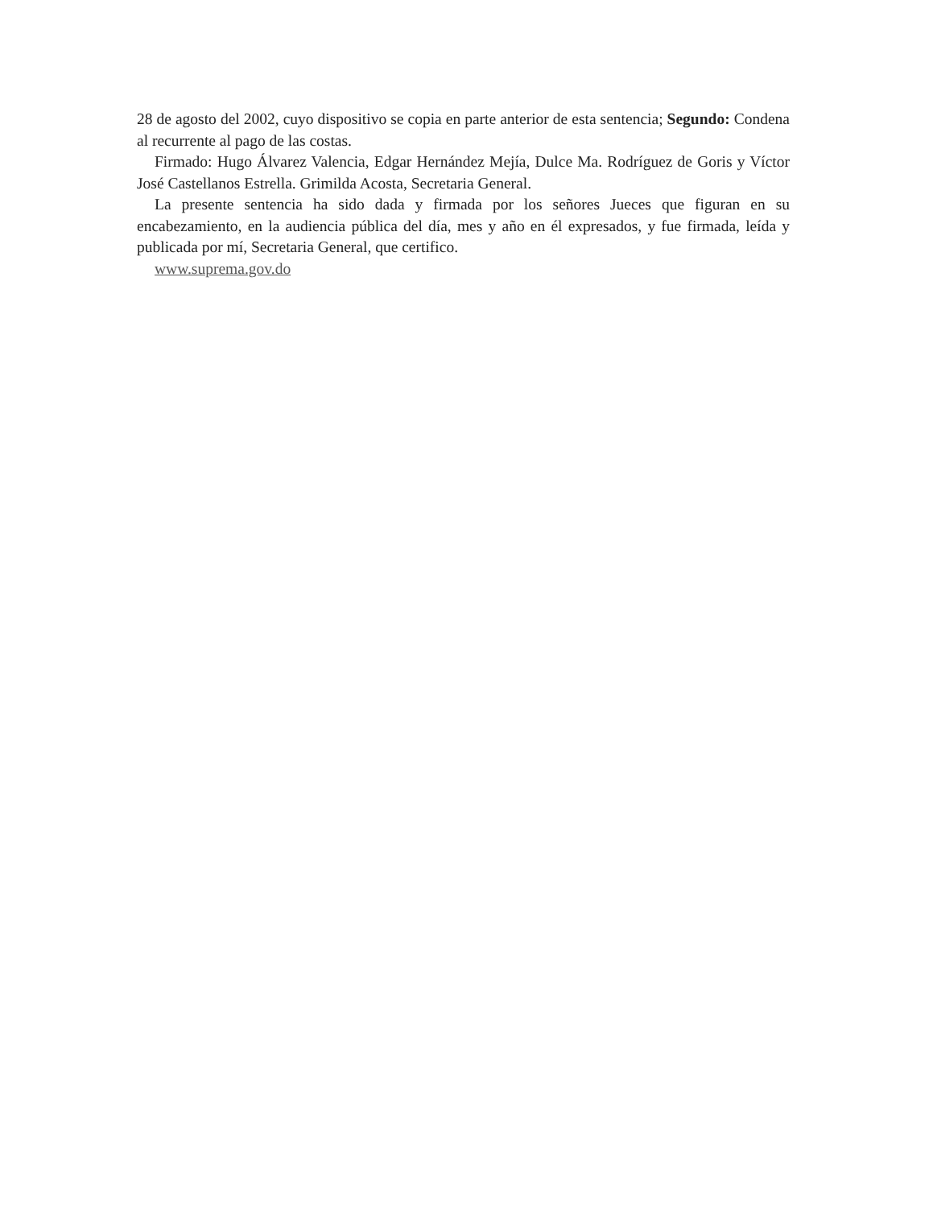28 de agosto del 2002, cuyo dispositivo se copia en parte anterior de esta sentencia; Segundo: Condena al recurrente al pago de las costas.
Firmado: Hugo Álvarez Valencia, Edgar Hernández Mejía, Dulce Ma. Rodríguez de Goris y Víctor José Castellanos Estrella. Grimilda Acosta, Secretaria General.
La presente sentencia ha sido dada y firmada por los señores Jueces que figuran en su encabezamiento, en la audiencia pública del día, mes y año en él expresados, y fue firmada, leída y publicada por mí, Secretaria General, que certifico.
www.suprema.gov.do